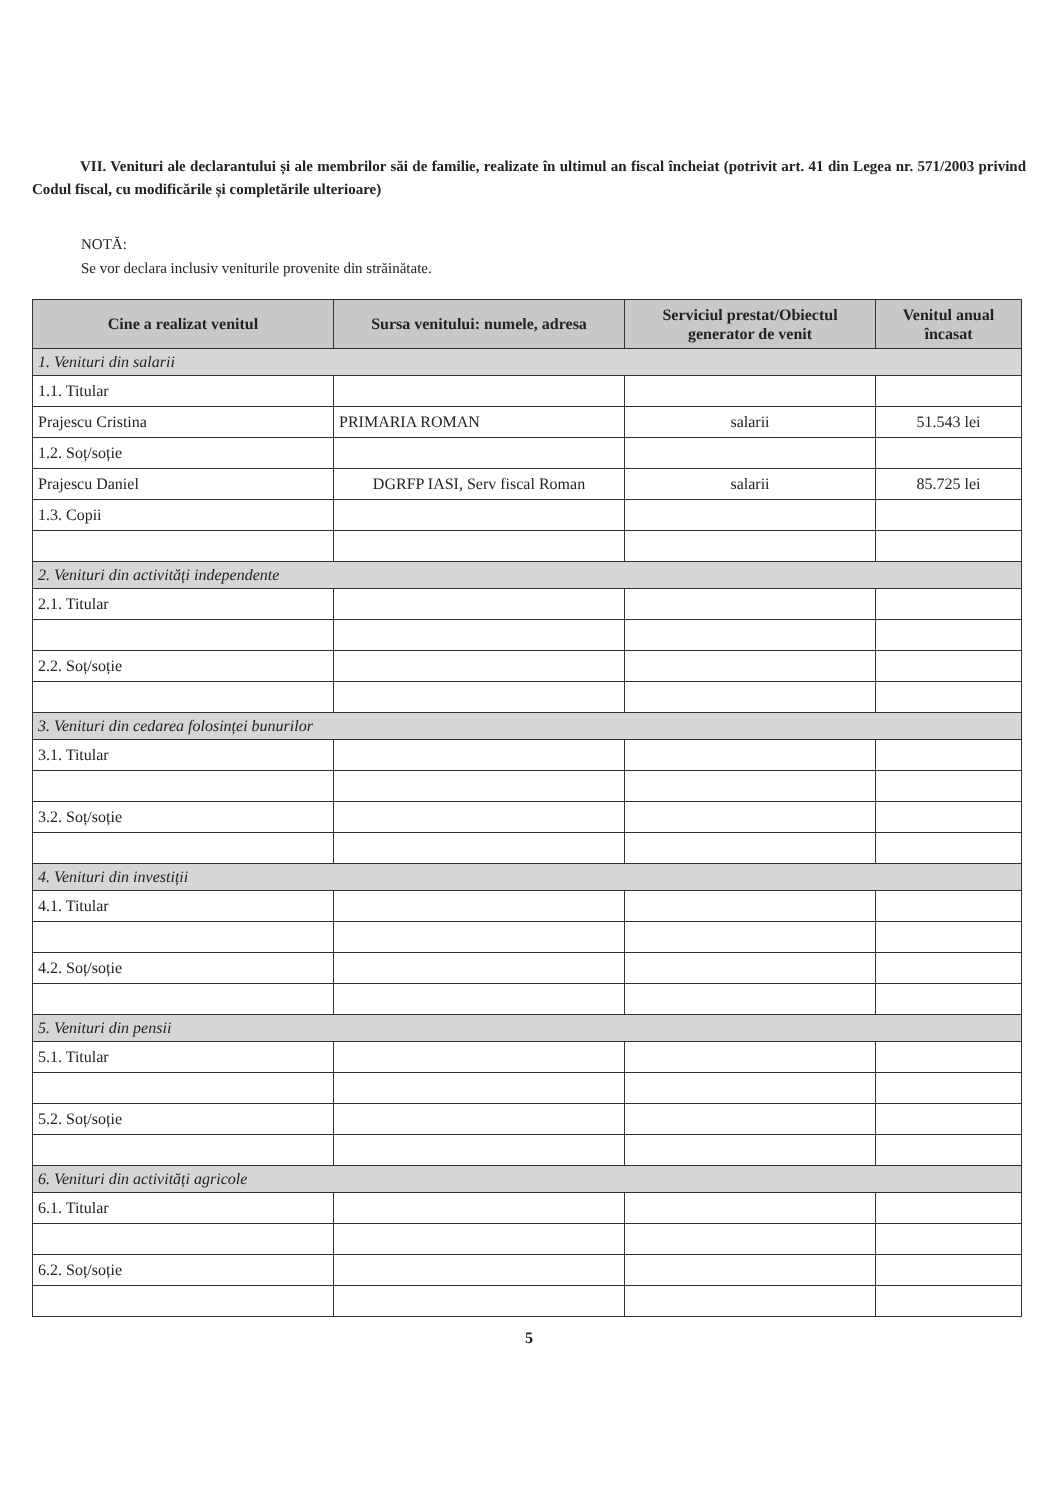VII. Venituri ale declarantului și ale membrilor săi de familie, realizate în ultimul an fiscal încheiat (potrivit art. 41 din Legea nr. 571/2003 privind Codul fiscal, cu modificările și completările ulterioare)
NOTĂ:
Se vor declara inclusiv veniturile provenite din străinătate.
| Cine a realizat venitul | Sursa venitului: numele, adresa | Serviciul prestat/Obiectul generator de venit | Venitul anual încasat |
| --- | --- | --- | --- |
| 1. Venituri din salarii | | | |
| 1.1. Titular | | | |
| Prajescu Cristina | PRIMARIA ROMAN | salarii | 51.543 lei |
| 1.2. Soț/soție | | | |
| Prajescu Daniel | DGRFP IASI, Serv fiscal Roman | salarii | 85.725 lei |
| 1.3. Copii | | | |
| 2. Venituri din activități independente | | | |
| 2.1. Titular | | | |
| 2.2. Soț/soție | | | |
| 3. Venituri din cedarea folosinței bunurilor | | | |
| 3.1. Titular | | | |
| 3.2. Soț/soție | | | |
| 4. Venituri din investiții | | | |
| 4.1. Titular | | | |
| 4.2. Soț/soție | | | |
| 5. Venituri din pensii | | | |
| 5.1. Titular | | | |
| 5.2. Soț/soție | | | |
| 6. Venituri din activități agricole | | | |
| 6.1. Titular | | | |
| 6.2. Soț/soție | | | |
5